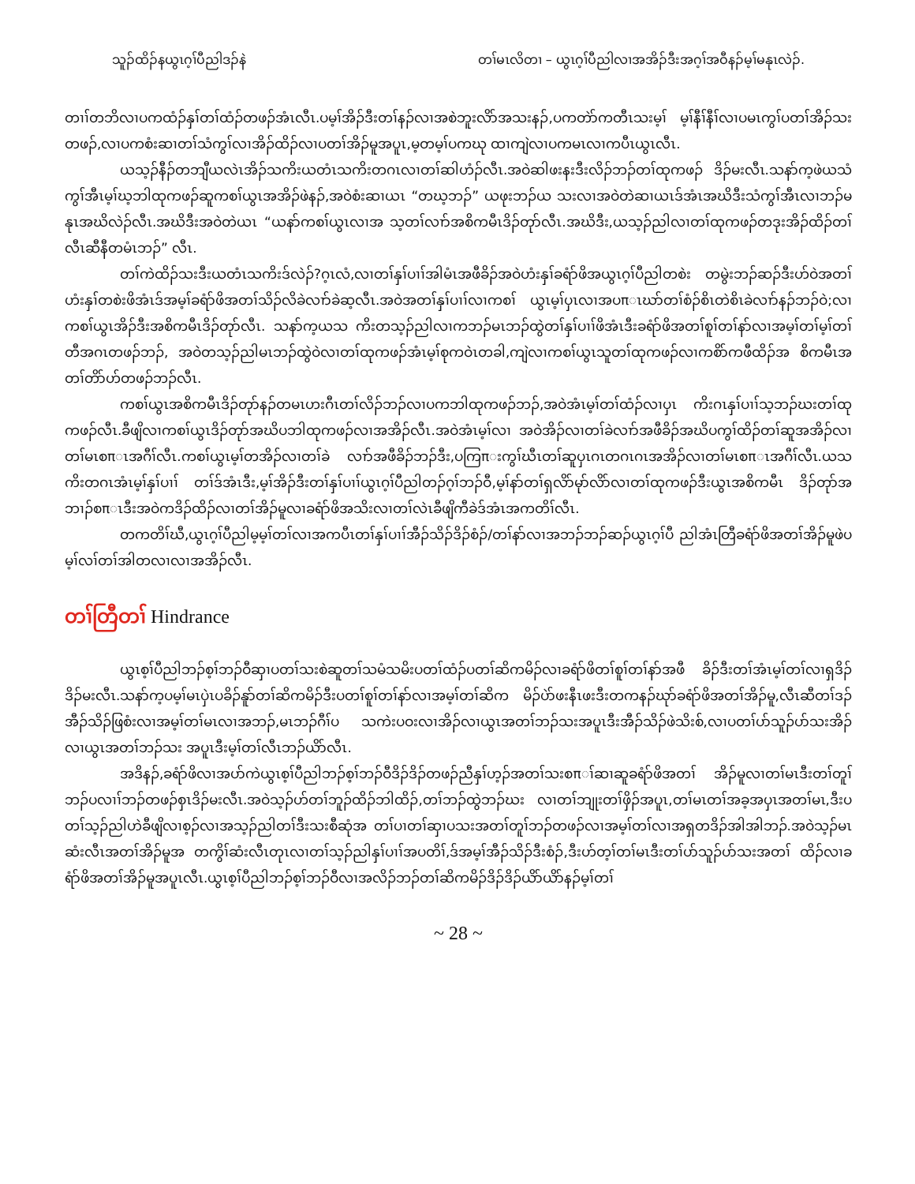သူၣ်ထိၣ်နယွၤဂ့ၢ်ပီညါဒၣ်နဲ တၢ်မၤလိတၢ – ယွၤဂ့ၢ်ပီညါလၢအအိၣ်ဒီးအဂ့ၢ်အဝီနၣ်မ့ၢ်မနုၤလဲၣ်.
တၢၢ်တဘိလၢပကထံၣ်နှၢ်တၢ်ထံၣ်တဖၣ်အံၤလီၤ.ပမ့ၢ်အိၣ်ဒီးတၢ်နၣ်လၢအစဲဘူးလိာ်အသးနၣ်,ပကတဲာ်ကတီၤသးမ့ၢ် မ့ၢ်နီၢ်နီၢ်လၢပမၤကွၢ်ပတၢ်အိၣ်သးတဖၣ်,လၢပကစံးဆၢတၢ်သံကွၢ်လၢအိၣ်ထိၣ်လၢပတၢ်အိၣ်မူအပူၤ,မ့တမ့ၢ်ပကဃု ထၢကျဲလၢပကမၤလၢကပီၤယွၤလီၤ.
ယသ့ၣ်နီၣ်တဘျီယလဲၤအိၣ်သကိးယတံၤသကိးတဂၤလၢတၢ်ဆါဟံၣ်လီၤ.အဝဲဆါဖးနးဒီးလိၣ်ဘၣ်တၢ်ထုကဖၣ် ဒိၣ်မးလီၤ.သနာ်က့ဖဲယသံကွၢ်အီၤမ့ၢ်ဃ့ဘါထုကဖၣ်ဆူကစၢ်ယွၤအအိၣ်ဖဲနၣ်,အဝဲစံးဆၢယၤ “တဃ့ဘၣ်” ယဖုးဘၣ်ယ သးလၢအဝဲတဲဆၢယၤဒ်အံၤအဃိဒီးသံကွၢ်အီၤလၢဘၣ်မနုၤအဃိလဲၣ်လီၤ.အဃိဒီးအဝဲတဲယၤ “ယနာ်ကစၢ်ယွၤလၢအ သ့တၢ်လၢာ်အစိကမီၤဒိၣ်တုာ်လီၤ.အဃိဒီး,ယသ့ၣ်ညါလၢတၢ်ထုကဖၣ်တဒုးအိၣ်ထိၣ်တၢ်လီၤဆီနီတမံၤဘၣ်” လီၤ.
တၢ်ကဲထိၣ်သးဒီးယတံၤသကိးဒ်လဲၣ်?ဂ့ၤလံ,လၢတၢ်နှၢ်ပၢၢ်အါမံၤအဖီခိၣ်အဝဲဟံးနှၢ်ခရံာ်ဖိအယွၤဂ့ၢ်ပီညါတစဲး တမွဲးဘၣ်ဆၣ်ဒီးဟ်ဝဲအတၢ်ဟံးနှၢ်တစဲးဖိအံၤဒ်အမ့ၢ်ခရံာ်ဖိအတၢ်သိၣ်လိခဲလၢာ်ခဲဆ့လီၤ.အဝဲအတၢ်နှၢ်ပၢၢ်လၢကစၢ် ယွၤမ့ၢ်ပှၤလၢအပπၤဃာ်တၢ်စံၣ်စိၤတဲစိၤခဲလၢာ်နၣ်ဘၣ်ဝဲ;လၢကစၢ်ယွၤအိၣ်ဒီးအစိကမီၤဒိၣ်တုာ်လီၤ. သနာ်က့ယသ ကိးတသ့ၣ်ညါလၢကဘၣ်မၤဘၣ်ထွဲတၢ်နှၢ်ပၢၢ်ဖိအံၤဒီးခရံာ်ဖိအတၢ်စူၢ်တၢ်နာ်လၢအမ့ၢ်တၢ်မ့ၢ်တၢ်တီအဂၤတဖၣ်ဘၣ်, အဝဲတသ့ၣ်ညါမၤဘၣ်ထွဲဝဲလၢတၢ်ထုကဖၣ်အံၤမ့ၢ်စုကဝဲၤတခါ,ကျဲလၢကစၢ်ယွၤသူတၢ်ထုကဖၣ်လၢကစိာ်ကဖီထိၣ်အ စိကမီၤအတၢ်တိာ်ဟ်တဖၣ်ဘၣ်လီၤ.
ကစၢ်ယွၤအစိကမီၤဒိၣ်တုာ်နၣ်တမၤဟးဂီၤတၢ်လိၣ်ဘၣ်လၢပကဘါထုကဖၣ်ဘၣ်,အဝဲအံၤမ့ၢ်တၢ်ထံၣ်လၢပှၤ ကိးဂၤနှၢ်ပၢၢ်သ့ဘၣ်ဃးတၢ်ထုကဖၣ်လီၤ.ခီဖျိလၢကစၢ်ယွၤဒိၣ်တုာ်အဃိပဘါထုကဖၣ်လၢအအိၣ်လီၤ.အဝဲအံၤမ့ၢ်လၢ အဝဲအိၣ်လၢတၢ်ခဲလၢာ်အဖီခိၣ်အဃိပကွၢ်ထိၣ်တၢ်ဆူအအိၣ်လၢတၢ်မၤစπၤအဂီၢ်လီၤ.ကစၢ်ယွၤမ့ၢ်တအိၣ်လၢတၢ်ခဲ လၢာ်အဖီခိၣ်ဘၣ်ဒီး,ပကြπးကွၢ်ဃီၤတၢ်ဆူပှၤဂၤတဂၤဂၤအအိၣ်လၢတၢ်မၤစπၤအဂီၢ်လီၤ.ယသကိးတဂၤအံၤမ့ၢ်နှၢ်ပၢၢ် တၢ်ဒ်အံၤဒီး,မ့ၢ်အိၣ်ဒီးတၢ်နှၢ်ပၢၢ်ယွၤဂ့ၢ်ပီညါတၣ်ဂ့ၢ်ဘၣ်ဝီ,မ့ၢ်နာ်တၢ်ရှလိာ်မုာ်လိာ်လၢတၢ်ထုကဖၣ်ဒီးယွၤအစိကမီၤ ဒိၣ်တုာ်အဘၢၣ်စπၤဒီးအဝဲကဒိၣ်ထိၣ်လၢတၢ်အိၣ်မူလၢခရံာ်ဖိအသိးလၢတၢ်လဲၤခီဖျိကီခဲဒ်အံၤအကတိၢ်လီၤ.
တကတိၢ်ဃီ,ယွၤဂ့ၢ်ပီညါမ့မ့ၢ်တၢ်လၢအကပီၤတၢ်နှၢ်ပၢၢ်အီၣ်သိၣ်ဒိၣ်စံၣ်/တၢ်နာ်လၢအဘၣ်ဘၣ်ဆၣ်ယွၤဂ့ၢ်ပီ ညါအံၤတြီခရံာ်ဖိအတၢ်အိၣ်မူဖဲပမ့ၢ်လၢ်တၢ်အါတလၢလၢအအိၣ်လီၤ.
တၢ်တြီတၢ် Hindrance
ယွၤစ့ၢ်ပီညါဘၣ်စ့ၢ်ဘၣ်ဝီဆှၢပတၢ်သးစဲဆူတၢ်သမံသမိးပတၢ်ထံၣ်ပတၢ်ဆိကမိၣ်လၢခရံာ်ဖိတၢ်စူၢ်တၢ်နာ်အဖီ ခိၣ်ဒီးတၢ်အံၤမ့ၢ်တၢ်လၢရှဒိၣ်ဒိၣ်မးလီၤ.သနာ်က့ပမ့ၢ်မၤပှဲၤပခိၣ်နူာ်တၢ်ဆိကမိၣ်ဒီးပတၢ်စူၢ်တၢ်နာ်လၢအမ့ၢ်တၢ်ဆိက မိၣ်ပဲာ်ဖးနီၤဖးဒီးတကနၣ်ဃုာ်ခရံာ်ဖိအတၢ်အိၣ်မူ,လီၤဆီတၢ်ဒၣ်အီၣ်သိၣ်ဖြစံးလၢအမ့ၢ်တၢ်မၤလၢအဘၣ်,မၤဘၣ်ဂီၢ်ပ သကဲးပဝးလၢအိၣ်လၢယွၤအတၢ်ဘၣ်သးအပူၤဒီးအီၣ်သိၣ်ဖဲသိးစ်,လၢပတၢ်ပာ်သူၣ်ပာ်သးအိၣ်လၢယွၤအတၢ်ဘၣ်သး အပူၤဒီးမ့ၢ်တၢ်လီၤဘၣ်ယိာ်လီၤ.
အဒိနၣ်,ခရံာ်ဖိလၢအပာ်ကဲယွၤစ့ၢ်ပီညါဘၣ်စ့ၢ်ဘၣ်ဝီဒိၣ်ဒိၣ်တဖၣ်ညီနှၢ်ဟ့ၣ်အတၢ်သးစπၢ်ဆၢဆူခရံာ်ဖိအတၢ် အိၣ်မူလၢတၢ်မၤဒီးတၢ်တူၢ်ဘၣ်ပလၢၢ်ဘၣ်တဖၣ်စှၤဒိၣ်မးလီၤ.အဝဲသ့ၣ်ဟ်တၢ်ဘူၣ်ထိၣ်ဘါထိၣ်,တၢ်ဘၣ်ထွဲဘၣ်ဃး လၢတၢ်ဘျုးတၢ်ဖှိၣ်အပူၤ,တၢ်မၤတၢ်အခ့အပှၤအတၢ်မၤ,ဒီးပတၢ်သ့ၣ်ညါဟဲခီဖျိလၢစ့ၣ်လၢအသ့ၣ်ညါတၢ်ဒီးသးစီဆုံအ တၢ်ပၢတၢ်ဆှၢပသးအတၢ်တူၢ်ဘၣ်တဖၣ်လၢအမ့ၢ်တၢ်လၢအရှတဒိၣ်အါအါဘၣ်.အဝဲသ့ၣ်မၤဆံးလီၤအတၢ်အိၣ်မူအ တကွိၢ်ဆံးလီၤတုၤလၢတၢ်သ့ၣ်ညါနှၢ်ပၢၢ်အပတိၢ်,ဒ်အမ့ၢ်အီၣ်သိၣ်ဒီးစံၣ်,ဒီးဟ်တ့ၢ်တၢ်မၤဒီးတၢ်ပာ်သူၣ်ပာ်သးအတၢ် ထိၣ်လၢခရံာ်ဖိအတၢ်အိၣ်မူအပူၤလီၤ.ယွၤစ့ၢ်ပီညါဘၣ်စ့ၢ်ဘၣ်ဝီလၢအလိၣ်ဘၣ်တၢ်ဆိကမိၣ်ဒိၣ်ဒိၣ်ယိာ်ယိာ်နၣ်မ့ၢ်တၢ်
~ 28 ~